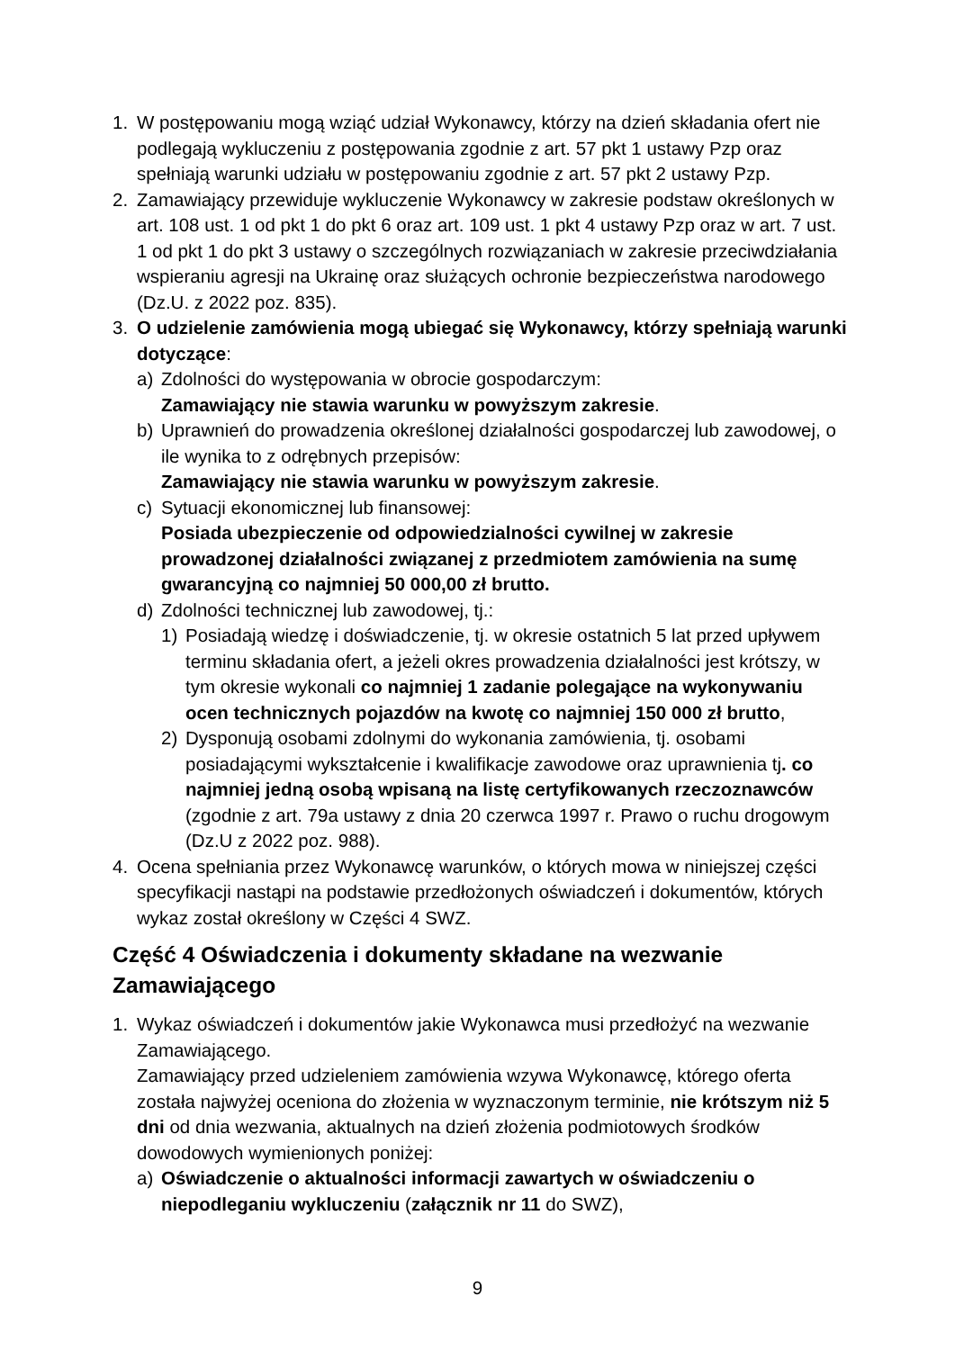1. W postępowaniu mogą wziąć udział Wykonawcy, którzy na dzień składania ofert nie podlegają wykluczeniu z postępowania zgodnie z art. 57 pkt 1 ustawy Pzp oraz spełniają warunki udziału w postępowaniu zgodnie z art. 57 pkt 2 ustawy Pzp.
2. Zamawiający przewiduje wykluczenie Wykonawcy w zakresie podstaw określonych w art. 108 ust. 1 od pkt 1 do pkt 6 oraz art. 109 ust. 1 pkt 4 ustawy Pzp oraz w art. 7 ust. 1 od pkt 1 do pkt 3 ustawy o szczególnych rozwiązaniach w zakresie przeciwdziałania wspieraniu agresji na Ukrainę oraz służących ochronie bezpieczeństwa narodowego (Dz.U. z 2022 poz. 835).
3. O udzielenie zamówienia mogą ubiegać się Wykonawcy, którzy spełniają warunki dotyczące:
a) Zdolności do występowania w obrocie gospodarczym:
Zamawiający nie stawia warunku w powyższym zakresie.
b) Uprawnień do prowadzenia określonej działalności gospodarczej lub zawodowej, o ile wynika to z odrębnych przepisów:
Zamawiający nie stawia warunku w powyższym zakresie.
c) Sytuacji ekonomicznej lub finansowej:
Posiada ubezpieczenie od odpowiedzialności cywilnej w zakresie prowadzonej działalności związanej z przedmiotem zamówienia na sumę gwarancyjną co najmniej 50 000,00 zł brutto.
d) Zdolności technicznej lub zawodowej, tj.:
1) Posiadają wiedzę i doświadczenie, tj. w okresie ostatnich 5 lat przed upływem terminu składania ofert, a jeżeli okres prowadzenia działalności jest krótszy, w tym okresie wykonali co najmniej 1 zadanie polegające na wykonywaniu ocen technicznych pojazdów na kwotę co najmniej 150 000 zł brutto,
2) Dysponują osobami zdolnymi do wykonania zamówienia, tj. osobami posiadającymi wykształcenie i kwalifikacje zawodowe oraz uprawnienia tj. co najmniej jedną osobą wpisaną na listę certyfikowanych rzeczoznawców (zgodnie z art. 79a ustawy z dnia 20 czerwca 1997 r. Prawo o ruchu drogowym (Dz.U z 2022 poz. 988).
4. Ocena spełniania przez Wykonawcę warunków, o których mowa w niniejszej części specyfikacji nastąpi na podstawie przedłożonych oświadczeń i dokumentów, których wykaz został określony w Części 4 SWZ.
Część 4 Oświadczenia i dokumenty składane na wezwanie Zamawiającego
1. Wykaz oświadczeń i dokumentów jakie Wykonawca musi przedłożyć na wezwanie Zamawiającego.
Zamawiający przed udzieleniem zamówienia wzywa Wykonawcę, którego oferta została najwyżej oceniona do złożenia w wyznaczonym terminie, nie krótszym niż 5 dni od dnia wezwania, aktualnych na dzień złożenia podmiotowych środków dowodowych wymienionych poniżej:
a) Oświadczenie o aktualności informacji zawartych w oświadczeniu o niepodleganiu wykluczeniu (załącznik nr 11 do SWZ),
9